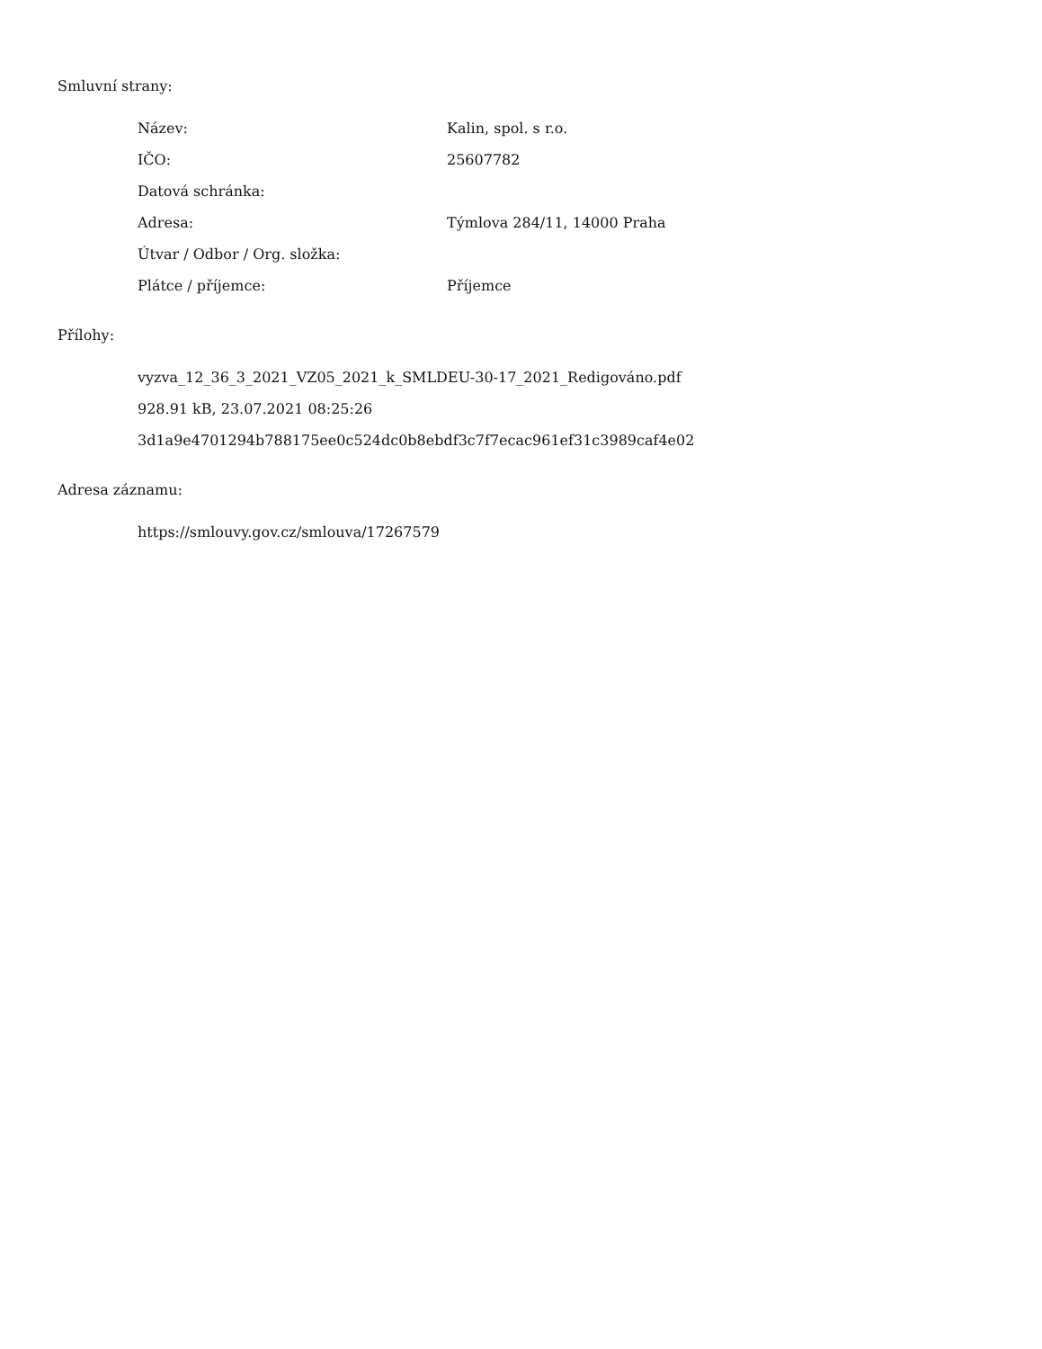Smluvní strany:
| Název: | Kalin, spol. s r.o. |
| IČO: | 25607782 |
| Datová schránka: | |
| Adresa: | Týmlova 284/11, 14000 Praha |
| Útvar / Odbor / Org. složka: | |
| Plátce / příjemce: | Příjemce |
Přílohy:
vyzva_12_36_3_2021_VZ05_2021_k_SMLDEU-30-17_2021_Redigováno.pdf
928.91 kB, 23.07.2021 08:25:26
3d1a9e4701294b788175ee0c524dc0b8ebdf3c7f7ecac961ef31c3989caf4e02
Adresa záznamu:
https://smlouvy.gov.cz/smlouva/17267579